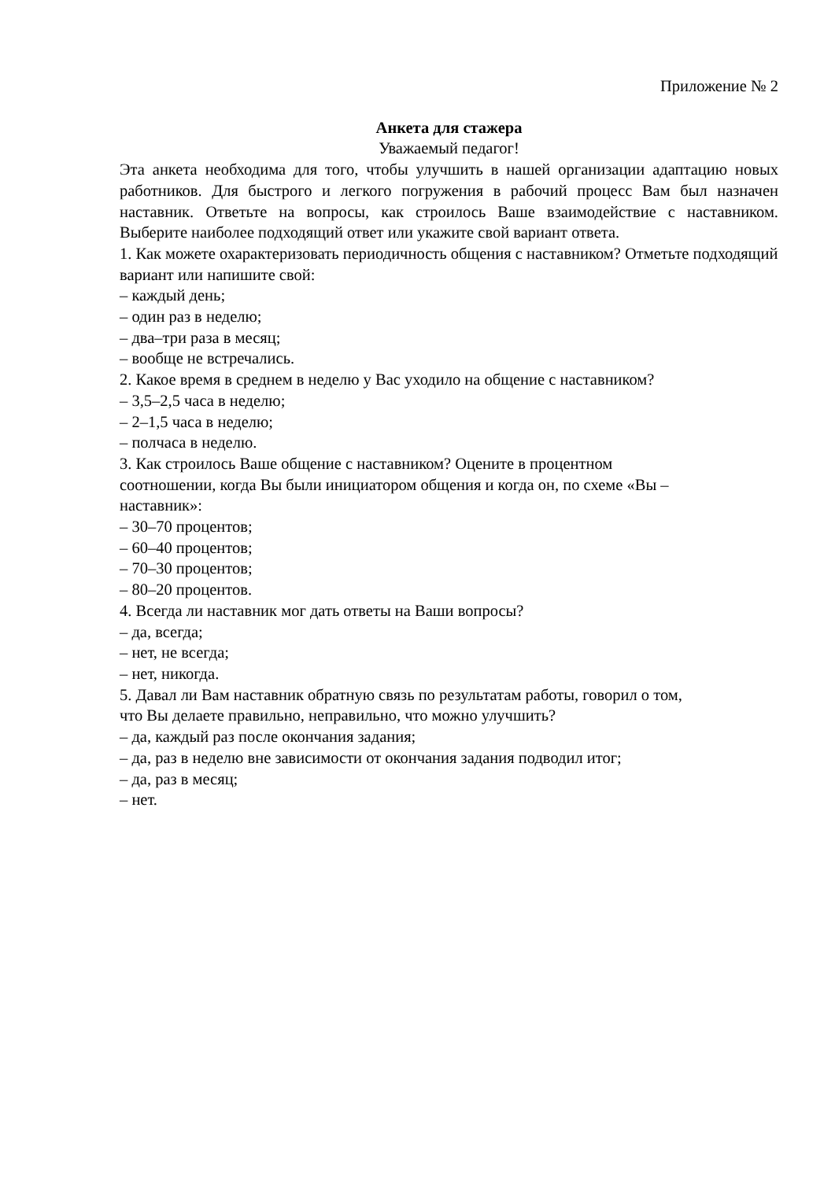Приложение № 2
Анкета для стажера
Уважаемый педагог!
Эта анкета необходима для того, чтобы улучшить в нашей организации адаптацию новых работников. Для быстрого и легкого погружения в рабочий процесс Вам был назначен наставник. Ответьте на вопросы, как строилось Ваше взаимодействие с наставником. Выберите наиболее подходящий ответ или укажите свой вариант ответа.
1. Как можете охарактеризовать периодичность общения с наставником? Отметьте подходящий вариант или напишите свой:
– каждый день;
– один раз в неделю;
– два–три раза в месяц;
– вообще не встречались.
2. Какое время в среднем в неделю у Вас уходило на общение с наставником?
– 3,5–2,5 часа в неделю;
– 2–1,5 часа в неделю;
– полчаса в неделю.
3. Как строилось Ваше общение с наставником? Оцените в процентном
соотношении, когда Вы были инициатором общения и когда он, по схеме «Вы –
наставник»:
– 30–70 процентов;
– 60–40 процентов;
– 70–30 процентов;
– 80–20 процентов.
4. Всегда ли наставник мог дать ответы на Ваши вопросы?
– да, всегда;
– нет, не всегда;
– нет, никогда.
5. Давал ли Вам наставник обратную связь по результатам работы, говорил о том,
что Вы делаете правильно, неправильно, что можно улучшить?
– да, каждый раз после окончания задания;
– да, раз в неделю вне зависимости от окончания задания подводил итог;
– да, раз в месяц;
– нет.